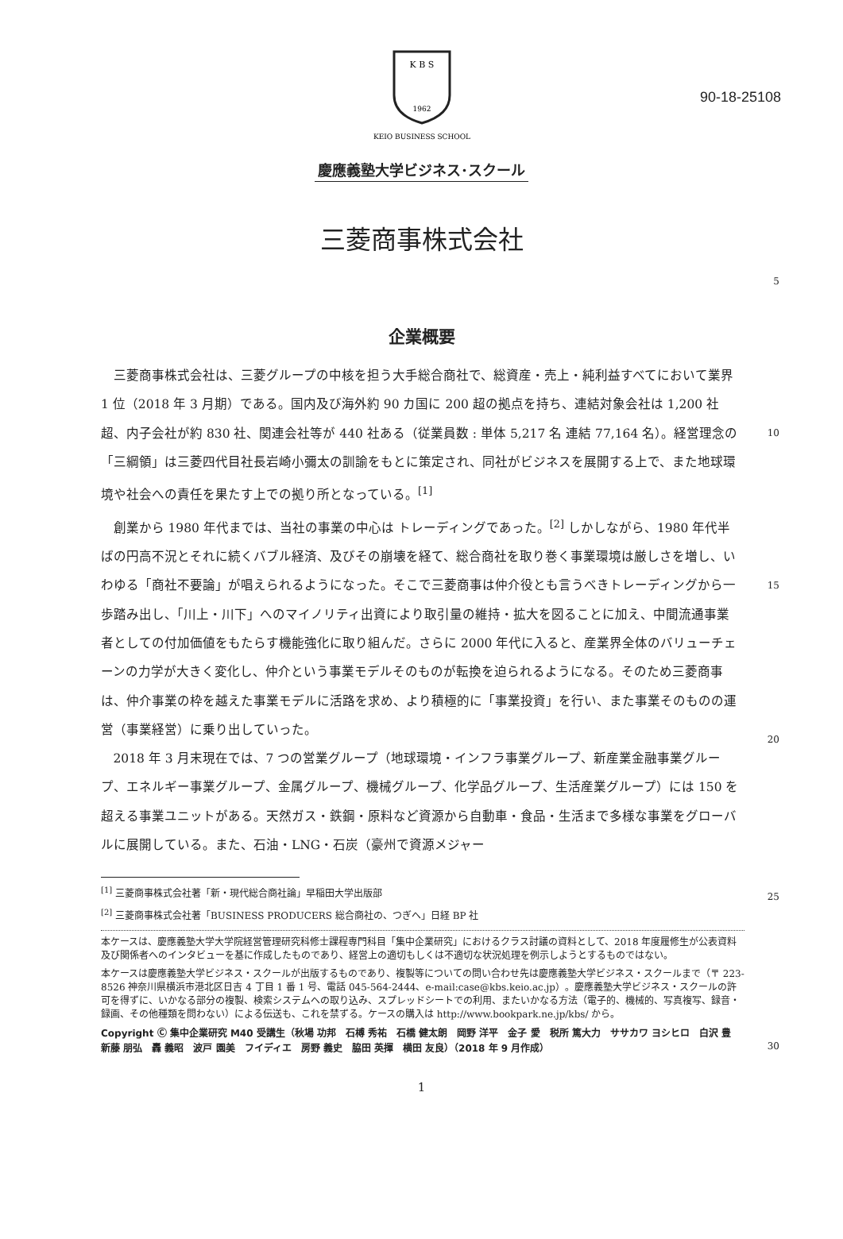90-18-25108
K B S
1962
KEIO BUSINESS SCHOOL
慶應義塾大学ビジネス･スクール
三菱商事株式会社
5
企業概要
三菱商事株式会社は、三菱グループの中核を担う大手総合商社で、総資産・売上・純利益すべてにおいて業界 1 位（2018 年 3 月期）である。国内及び海外約 90 カ国に 200 超の拠点を持ち、連結対象会社は 1,200 社超、内子会社が約 830 社、関連会社等が 440 社ある（従業員数 : 単体 5,217 名 連結 77,164 名）。経営理念の「三綱領」は三菱四代目社長岩崎小彌太の訓諭をもとに策定され、同社がビジネスを展開する上で、また地球環境や社会への責任を果たす上での拠り所となっている。<sup>[1]</sup>
創業から 1980 年代までは、当社の事業の中心は トレーディングであった。<sup>[2]</sup> しかしながら、1980 年代半ばの円高不況とそれに続くバブル経済、及びその崩壊を経て、総合商社を取り巻く事業環境は厳しさを増し、いわゆる「商社不要論」が唱えられるようになった。そこで三菱商事は仲介役とも言うべきトレーディングから一歩踏み出し、「川上・川下」へのマイノリティ出資により取引量の維持・拡大を図ることに加え、中間流通事業者としての付加価値をもたらす機能強化に取り組んだ。さらに 2000 年代に入ると、産業界全体のバリューチェーンの力学が大きく変化し、仲介という事業モデルそのものが転換を迫られるようになる。そのため三菱商事は、仲介事業の枠を越えた事業モデルに活路を求め、より積極的に「事業投資」を行い、また事業そのものの運営（事業経営）に乗り出していった。
2018 年 3 月末現在では、7 つの営業グループ（地球環境・インフラ事業グループ、新産業金融事業グループ、エネルギー事業グループ、金属グループ、機械グループ、化学品グループ、生活産業グループ）には 150 を超える事業ユニットがある。天然ガス・鉄鋼・原料など資源から自動車・食品・生活まで多様な事業をグローバルに展開している。また、石油・LNG・石炭（豪州で資源メジャー
10
15
20
25
30
<sup>[1]</sup> 三菱商事株式会社著「新・現代総合商社論」早稲田大学出版部
<sup>[2]</sup> 三菱商事株式会社著「BUSINESS PRODUCERS 総合商社の、つぎへ」日経 BP 社
本ケースは、慶應義塾大学大学院経営管理研究科修士課程専門科目「集中企業研究」におけるクラス討議の資料として、2018 年度履修生が公表資料及び関係者へのインタビューを基に作成したものであり、経営上の適切もしくは不適切な状況処理を例示しようとするものではない。
本ケースは慶應義塾大学ビジネス・スクールが出版するものであり、複製等についての問い合わせ先は慶應義塾大学ビジネス・スクールまで（〒 223-8526 神奈川県横浜市港北区日吉 4 丁目 1 番 1 号、電話 045-564-2444、e-mail:case@kbs.keio.ac.jp）。慶應義塾大学ビジネス・スクールの許可を得ずに、いかなる部分の複製、検索システムへの取り込み、スプレッドシートでの利用、またいかなる方法（電子的、機械的、写真複写、録音・録画、その他種類を問わない）による伝送も、これを禁ずる。ケースの購入は http://www.bookpark.ne.jp/kbs/ から。
Copyright Ⓒ 集中企業研究 M40 受講生（秋場 功邦　石榑 秀祐　石橋 健太朗　岡野 洋平　金子 愛　税所 篤大力　ササカワ ヨシヒロ　白沢 豊　新藤 朋弘　轟 義昭　波戸 園美　フイディエ　房野 義史　脇田 英揮　横田 友良）（2018 年 9 月作成）
1